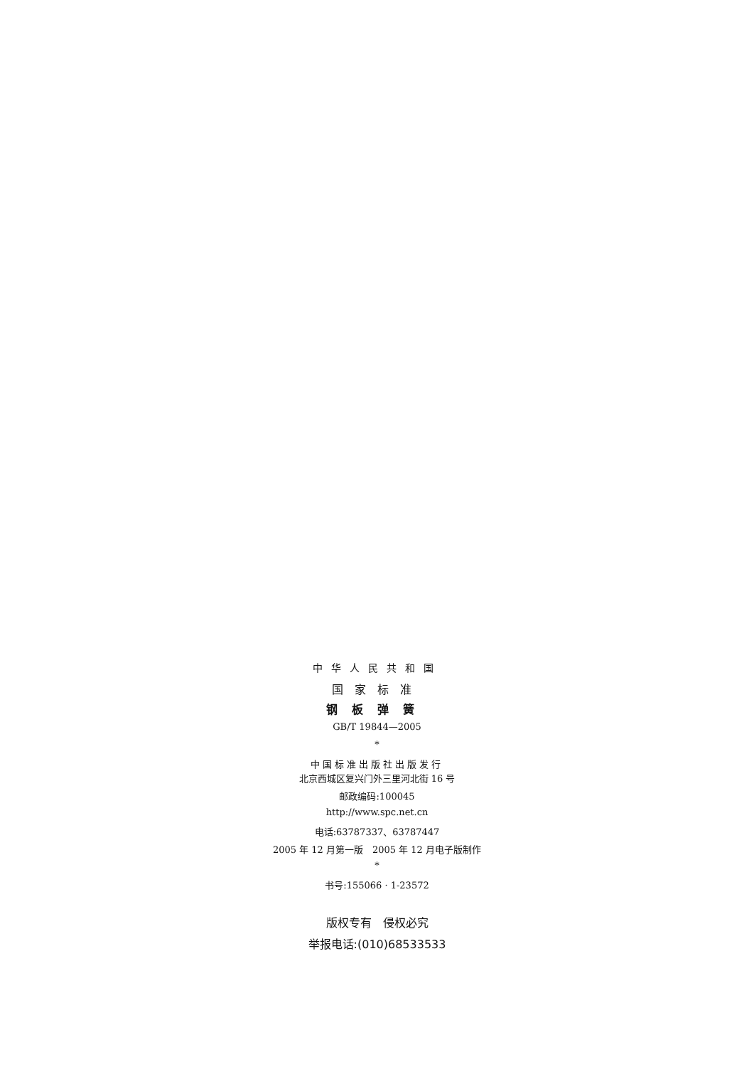中华人民共和国
国家标准
钢板弹簧
GB/T 19844—2005
*
中国标准出版社出版发行
北京西城区复兴门外三里河北街 16 号
邮政编码:100045
http://www.spc.net.cn
电话:63787337、63787447
2005 年 12 月第一版　2005 年 12 月电子版制作
*
书号:155066 · 1-23572
版权专有　侵权必究
举报电话:(010)68533533